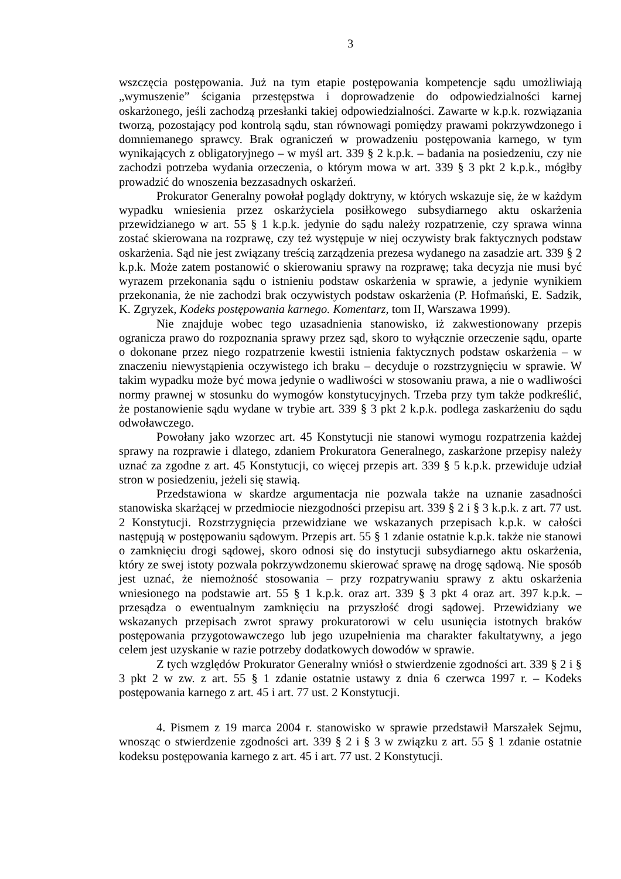3
wszczęcia postępowania. Już na tym etapie postępowania kompetencje sądu umożliwiają „wymuszenie” ścigania przestępstwa i doprowadzenie do odpowiedzialności karnej oskarżonego, jeśli zachodzą przesłanki takiej odpowiedzialności. Zawarte w k.p.k. rozwiązania tworzą, pozostający pod kontrolą sądu, stan równowagi pomiędzy prawami pokrzywdzonego i domniemanego sprawcy. Brak ograniczeń w prowadzeniu postępowania karnego, w tym wynikających z obligatoryjnego – w myśl art. 339 § 2 k.p.k. – badania na posiedzeniu, czy nie zachodzi potrzeba wydania orzeczenia, o którym mowa w art. 339 § 3 pkt 2 k.p.k., mógłby prowadzić do wnoszenia bezzasadnych oskarżeń.
Prokurator Generalny powołał poglądy doktryny, w których wskazuje się, że w każdym wypadku wniesienia przez oskarżyciela posiłkowego subsydiarnego aktu oskarżenia przewidzianego w art. 55 § 1 k.p.k. jedynie do sądu należy rozpatrzenie, czy sprawa winna zostać skierowana na rozprawę, czy też występuje w niej oczywisty brak faktycznych podstaw oskarżenia. Sąd nie jest związany treścią zarządzenia prezesa wydanego na zasadzie art. 339 § 2 k.p.k. Może zatem postanowić o skierowaniu sprawy na rozprawę; taka decyzja nie musi być wyrazem przekonania sądu o istnieniu podstaw oskarżenia w sprawie, a jedynie wynikiem przekonania, że nie zachodzi brak oczywistych podstaw oskarżenia (P. Hofmański, E. Sadzik, K. Zgryzek, Kodeks postępowania karnego. Komentarz, tom II, Warszawa 1999).
Nie znajduje wobec tego uzasadnienia stanowisko, iż zakwestionowany przepis ogranicza prawo do rozpoznania sprawy przez sąd, skoro to wyłącznie orzeczenie sądu, oparte o dokonane przez niego rozpatrzenie kwestii istnienia faktycznych podstaw oskarżenia – w znaczeniu niewystąpienia oczywistego ich braku – decyduje o rozstrzygnięciu w sprawie. W takim wypadku może być mowa jedynie o wadliwości w stosowaniu prawa, a nie o wadliwości normy prawnej w stosunku do wymogów konstytucyjnych. Trzeba przy tym także podkreślić, że postanowienie sądu wydane w trybie art. 339 § 3 pkt 2 k.p.k. podlega zaskarżeniu do sądu odwoławczego.
Powołany jako wzorzec art. 45 Konstytucji nie stanowi wymogu rozpatrzenia każdej sprawy na rozprawie i dlatego, zdaniem Prokuratora Generalnego, zaskarżone przepisy należy uznać za zgodne z art. 45 Konstytucji, co więcej przepis art. 339 § 5 k.p.k. przewiduje udział stron w posiedzeniu, jeżeli się stawią.
Przedstawiona w skardze argumentacja nie pozwala także na uznanie zasadności stanowiska skarżącej w przedmiocie niezgodności przepisu art. 339 § 2 i § 3 k.p.k. z art. 77 ust. 2 Konstytucji. Rozstrzygnięcia przewidziane we wskazanych przepisach k.p.k. w całości następują w postępowaniu sądowym. Przepis art. 55 § 1 zdanie ostatnie k.p.k. także nie stanowi o zamknięciu drogi sądowej, skoro odnosi się do instytucji subsydiarnego aktu oskarżenia, który ze swej istoty pozwala pokrzywdzonemu skierować sprawę na drogę sądową. Nie sposób jest uznać, że niemożność stosowania – przy rozpatrywaniu sprawy z aktu oskarżenia wniesionego na podstawie art. 55 § 1 k.p.k. oraz art. 339 § 3 pkt 4 oraz art. 397 k.p.k. – przesądza o ewentualnym zamknięciu na przyszłość drogi sądowej. Przewidziany we wskazanych przepisach zwrot sprawy prokuratorowi w celu usunięcia istotnych braków postępowania przygotowawczego lub jego uzupełnienia ma charakter fakultatywny, a jego celem jest uzyskanie w razie potrzeby dodatkowych dowodów w sprawie.
Z tych względów Prokurator Generalny wniósł o stwierdzenie zgodności art. 339 § 2 i § 3 pkt 2 w zw. z art. 55 § 1 zdanie ostatnie ustawy z dnia 6 czerwca 1997 r. – Kodeks postępowania karnego z art. 45 i art. 77 ust. 2 Konstytucji.
4. Pismem z 19 marca 2004 r. stanowisko w sprawie przedstawił Marszałek Sejmu, wnosząc o stwierdzenie zgodności art. 339 § 2 i § 3 w związku z art. 55 § 1 zdanie ostatnie kodeksu postępowania karnego z art. 45 i art. 77 ust. 2 Konstytucji.